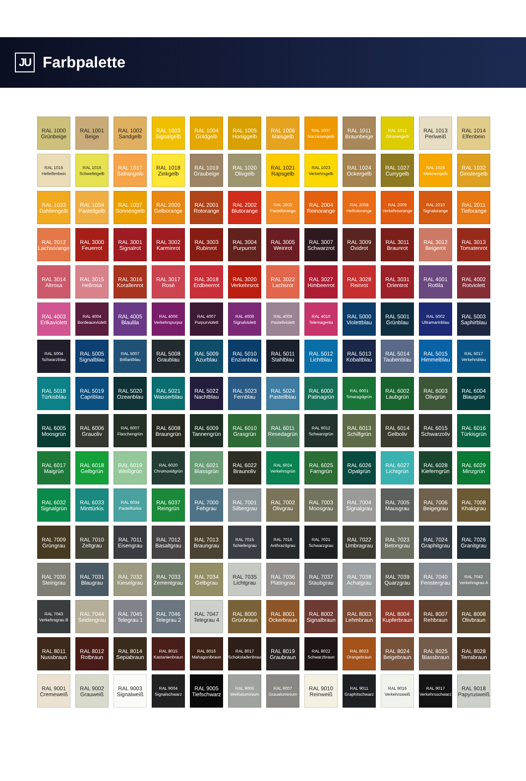JU
Farbpalette
RAL 1000
Grünbeige
RAL 1001
Beige
RAL 1002
Sandgelb
RAL 1003
Signalgelb
RAL 1004
Goldgelb
RAL 1005
Honiggelb
RAL 1006
Maisgelb
RAL 1007
Narzissengelb
RAL 1011
Braunbeige
RAL 1012
Zitronengelb
RAL 1013
Perlweiß
RAL 1014
Elfenbein
RAL 1015
Hellelfenbein
RAL 1016
Schwefelgelb
RAL 1017
Safrangelb
RAL 1018
Zinkgelb
RAL 1019
Graubeige
RAL 1020
Olivgelb
RAL 1021
Rapsgelb
RAL 1023
Verkehrsgelb
RAL 1024
Ockergelb
RAL 1027
Currygelb
RAL 1028
Melonengelb
RAL 1032
Ginstergelb
RAL 1033
Dahliengelb
RAL 1034
Pastellgelb
RAL 1037
Sonnengelb
RAL 2000
Gelborange
RAL 2001
Rotorange
RAL 2002
Blutorange
RAL 2003
Pastellorange
RAL 2004
Reinorange
RAL 2008
Hellrotorange
RAL 2009
Verkehrsorange
RAL 2010
Signalorange
RAL 2011
Tieforange
RAL 2012
Lachsorange
RAL 3000
Feuerrot
RAL 3001
Signalrot
RAL 3002
Karminrot
RAL 3003
Rubinrot
RAL 3004
Purpurrot
RAL 3005
Weinrot
RAL 3007
Schwarzrot
RAL 3009
Oxidrot
RAL 3011
Braunrot
RAL 3012
Beigerot
RAL 3013
Tomatenrot
RAL 3014
Altrosa
RAL 3015
Hellrosa
RAL 3016
Korallenrot
RAL 3017
Rosé
RAL 3018
Erdbeerrot
RAL 3020
Verkehrsrot
RAL 3022
Lachsrot
RAL 3027
Himbeerrot
RAL 3028
Reinrot
RAL 3031
Orientrot
RAL 4001
Rotlila
RAL 4002
Rotviolett
RAL 4003
Erikaviolett
RAL 4004
Bordeauxviolett
RAL 4005
Blaulila
RAL 4006
Verkehrspurpur
RAL 4007
Purpurviolett
RAL 4008
Signalviolett
RAL 4009
Pastellviolett
RAL 4010
Telemagenta
RAL 5000
Violettblau
RAL 5001
Grünblau
RAL 5002
Ultramarinblau
RAL 5003
Saphirblau
RAL 5004
Schwarzblau
RAL 5005
Signalblau
RAL 5007
Brillantblau
RAL 5008
Graublau
RAL 5009
Azurblau
RAL 5010
Enzianblau
RAL 5011
Stahlblau
RAL 5012
Lichtblau
RAL 5013
Kobaltblau
RAL 5014
Taubenblau
RAL 5015
Himmelblau
RAL 5017
Verkehrsblau
RAL 5018
Türkisblau
RAL 5019
Capriblau
RAL 5020
Ozeanblau
RAL 5021
Wasserblau
RAL 5022
Nachtblau
RAL 5023
Fernblau
RAL 5024
Pastellblau
RAL 6000
Patinagrün
RAL 6001
Smaragdgrün
RAL 6002
Laubgrün
RAL 6003
Olivgrün
RAL 6004
Blaugrün
RAL 6005
Moosgrün
RAL 6006
Grauoliv
RAL 6007
Flaschengrün
RAL 6008
Braungrün
RAL 6009
Tannengrün
RAL 6010
Grasgrün
RAL 6011
Resedagrün
RAL 6012
Schwarzgrün
RAL 6013
Schilfgrün
RAL 6014
Gelboliv
RAL 6015
Schwarzoliv
RAL 6016
Türkisgrün
RAL 6017
Maigrün
RAL 6018
Gelbgrün
RAL 6019
Weißgrün
RAL 6020
Chromoxidgrün
RAL 6021
Blassgrün
RAL 6022
Braunoliv
RAL 6024
Verkehrsgrün
RAL 6025
Farngrün
RAL 6026
Opalgrün
RAL 6027
Lichtgrün
RAL 6028
Kieferngrün
RAL 6029
Minzgrün
RAL 6032
Signalgrün
RAL 6033
Minttürkis
RAL 6034
Pastelltürkis
RAL 6037
Reingrün
RAL 7000
Fehgrau
RAL 7001
Silbergrau
RAL 7002
Olivgrau
RAL 7003
Moosgrau
RAL 7004
Signalgrau
RAL 7005
Mausgrau
RAL 7006
Beigegrau
RAL 7008
Khakigrau
RAL 7009
Grüngrau
RAL 7010
Zeltgrau
RAL 7011
Eisengrau
RAL 7012
Basaltgrau
RAL 7013
Braungrau
RAL 7015
Schiefergrau
RAL 7016
Anthrazitgrau
RAL 7021
Schwarzgrau
RAL 7022
Umbragrau
RAL 7023
Betongrau
RAL 7024
Graphitgrau
RAL 7026
Granitgrau
RAL 7030
Steingrau
RAL 7031
Blaugrau
RAL 7032
Kieselgrau
RAL 7033
Zementgrau
RAL 7034
Gelbgrau
RAL 7035
Lichtgrau
RAL 7036
Platingrau
RAL 7037
Staubgrau
RAL 7038
Achatgrau
RAL 7039
Quarzgrau
RAL 7040
Fenstergrau
RAL 7042
Verkehrsgrau A
RAL 7043
Verkehrsgrau B
RAL 7044
Seidengrau
RAL 7045
Telegrau 1
RAL 7046
Telegrau 2
RAL 7047
Telegrau 4
RAL 8000
Grünbraun
RAL 8001
Ockerbraun
RAL 8002
Signalbraun
RAL 8003
Lehmbraun
RAL 8004
Kupferbraun
RAL 8007
Rehbraun
RAL 8008
Olivbraun
RAL 8011
Nussbraun
RAL 8012
Rotbraun
RAL 8014
Sepiabraun
RAL 8015
Kastanienbraun
RAL 8016
Mahagonibraun
RAL 8017
Schokoladenbraun
RAL 8019
Graubraun
RAL 8022
Schwarzbraun
RAL 8023
Orangebraun
RAL 8024
Beigebraun
RAL 8025
Blassbraun
RAL 8028
Terrabraun
RAL 9001
Cremeweiß
RAL 9002
Grauweiß
RAL 9003
Signalweiß
RAL 9004
Signalschwarz
RAL 9005
Tiefschwarz
RAL 9006
Weißaluminium
RAL 9007
Graualuminium
RAL 9010
Reinweiß
RAL 9011
Graphitschwarz
RAL 9016
Verkehrsweiß
RAL 9017
Verkehrsschwarz
RAL 9018
Papyrusweiß